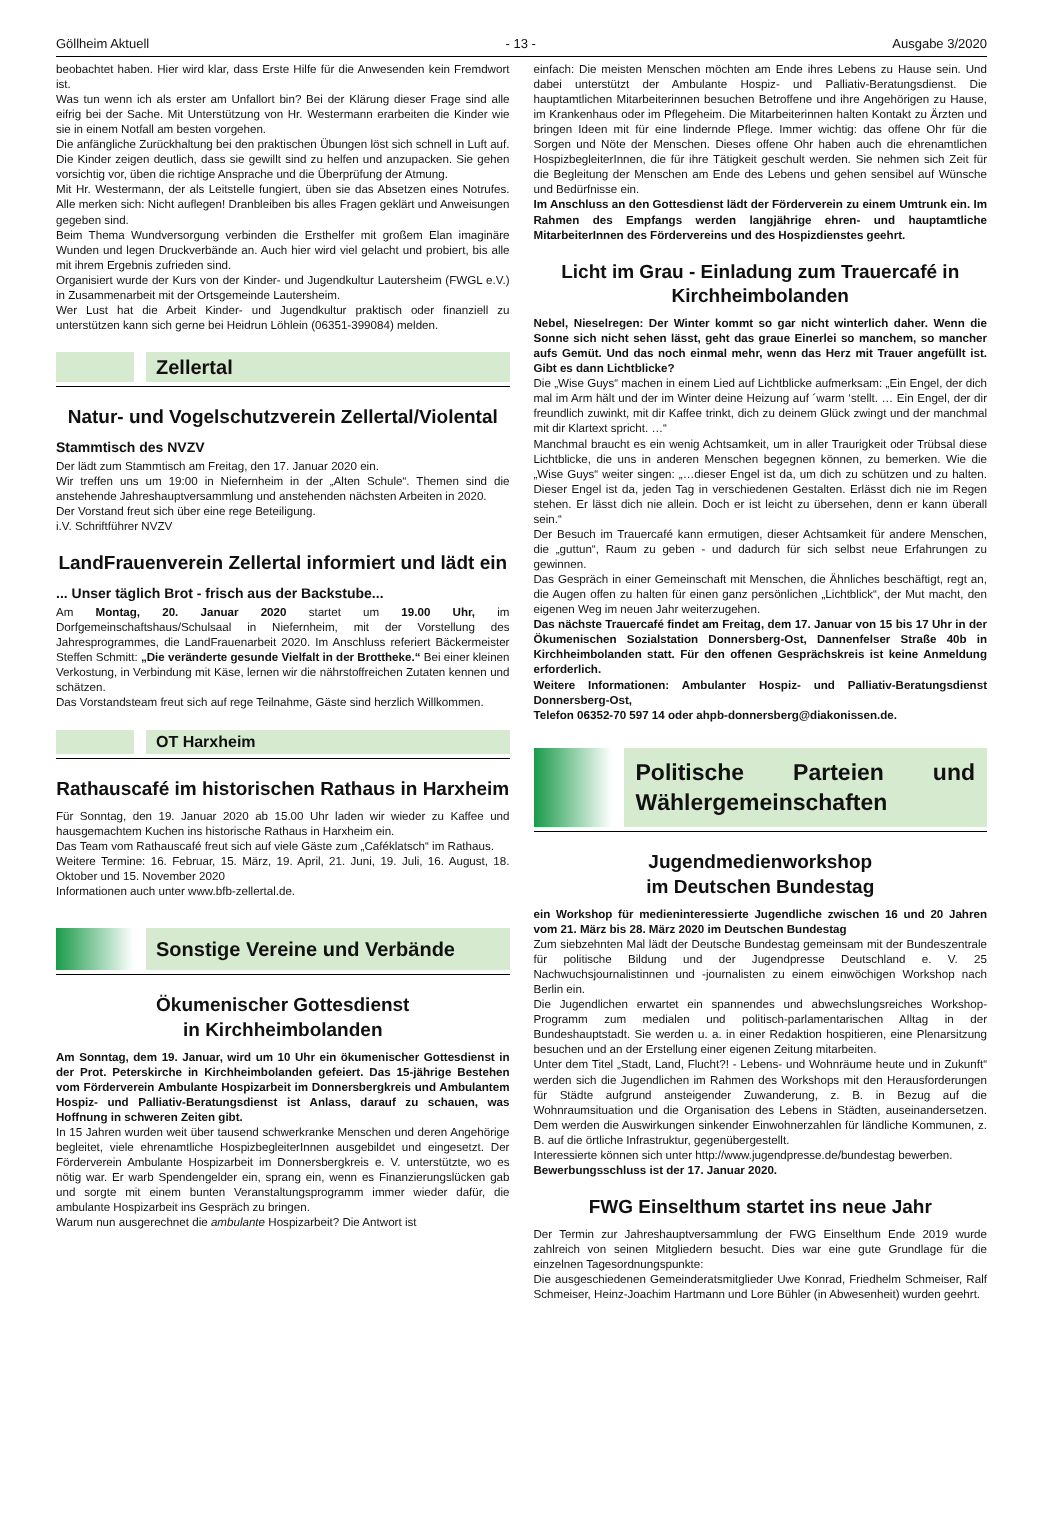Göllheim Aktuell - 13 - Ausgabe 3/2020
beobachtet haben. Hier wird klar, dass Erste Hilfe für die Anwesenden kein Fremdwort ist.
Was tun wenn ich als erster am Unfallort bin? Bei der Klärung dieser Frage sind alle eifrig bei der Sache. Mit Unterstützung von Hr. Westermann erarbeiten die Kinder wie sie in einem Notfall am besten vorgehen.
Die anfängliche Zurückhaltung bei den praktischen Übungen löst sich schnell in Luft auf. Die Kinder zeigen deutlich, dass sie gewillt sind zu helfen und anzupacken. Sie gehen vorsichtig vor, üben die richtige Ansprache und die Überprüfung der Atmung.
Mit Hr. Westermann, der als Leitstelle fungiert, üben sie das Absetzen eines Notrufes. Alle merken sich: Nicht auflegen! Dranbleiben bis alles Fragen geklärt und Anweisungen gegeben sind.
Beim Thema Wundversorgung verbinden die Ersthelfer mit großem Elan imaginäre Wunden und legen Druckverbände an. Auch hier wird viel gelacht und probiert, bis alle mit ihrem Ergebnis zufrieden sind.
Organisiert wurde der Kurs von der Kinder- und Jugendkultur Lautersheim (FWGL e.V.) in Zusammenarbeit mit der Ortsgemeinde Lautersheim.
Wer Lust hat die Arbeit Kinder- und Jugendkultur praktisch oder finanziell zu unterstützen kann sich gerne bei Heidrun Löhlein (06351-399084) melden.
Zellertal
Natur- und Vogelschutzverein Zellertal/Violental
Stammtisch des NVZV
Der lädt zum Stammtisch am Freitag, den 17. Januar 2020 ein.
Wir treffen uns um 19:00 in Niefernheim in der „Alten Schule“. Themen sind die anstehende Jahreshauptversammlung und anstehenden nächsten Arbeiten in 2020.
Der Vorstand freut sich über eine rege Beteiligung.
i.V. Schriftführer NVZV
LandFrauenverein Zellertal informiert und lädt ein
... Unser täglich Brot - frisch aus der Backstube...
Am Montag, 20. Januar 2020 startet um 19.00 Uhr, im Dorfgemeinschaftshaus/Schulsaal in Niefernheim, mit der Vorstellung des Jahresprogrammes, die LandFrauenarbeit 2020. Im Anschluss referiert Bäckermeister Steffen Schmitt: „Die veränderte gesunde Vielfalt in der Brottheke.“ Bei einer kleinen Verkostung, in Verbindung mit Käse, lernen wir die nährstoffreichen Zutaten kennen und schätzen.
Das Vorstandsteam freut sich auf rege Teilnahme, Gäste sind herzlich Willkommen.
OT Harxheim
Rathauscafé im historischen Rathaus in Harxheim
Für Sonntag, den 19. Januar 2020 ab 15.00 Uhr laden wir wieder zu Kaffee und hausgemachtem Kuchen ins historische Rathaus in Harxheim ein.
Das Team vom Rathauscafé freut sich auf viele Gäste zum „Caféklatsch“ im Rathaus.
Weitere Termine: 16. Februar, 15. März, 19. April, 21. Juni, 19. Juli, 16. August, 18. Oktober und 15. November 2020
Informationen auch unter www.bfb-zellertal.de.
Sonstige Vereine und Verbände
Ökumenischer Gottesdienst
in Kirchheimbolanden
Am Sonntag, dem 19. Januar, wird um 10 Uhr ein ökumenischer Gottesdienst in der Prot. Peterskirche in Kirchheimbolanden gefeiert. Das 15-jährige Bestehen vom Förderverein Ambulante Hospizarbeit im Donnersbergkreis und Ambulantem Hospiz- und Palliativ-Beratungsdienst ist Anlass, darauf zu schauen, was Hoffnung in schweren Zeiten gibt.
In 15 Jahren wurden weit über tausend schwerkranke Menschen und deren Angehörige begleitet, viele ehrenamtliche HospizbegleiterInnen ausgebildet und eingesetzt. Der Förderverein Ambulante Hospizarbeit im Donnersbergkreis e. V. unterstützte, wo es nötig war. Er warb Spendengelder ein, sprang ein, wenn es Finanzierungslücken gab und sorgte mit einem bunten Veranstaltungsprogramm immer wieder dafür, die ambulante Hospizarbeit ins Gespräch zu bringen.
Warum nun ausgerechnet die ambulante Hospizarbeit? Die Antwort ist
einfach: Die meisten Menschen möchten am Ende ihres Lebens zu Hause sein. Und dabei unterstützt der Ambulante Hospiz- und Palliativ-Beratungsdienst. Die hauptamtlichen Mitarbeiterinnen besuchen Betroffene und ihre Angehörigen zu Hause, im Krankenhaus oder im Pflegeheim. Die Mitarbeiterinnen halten Kontakt zu Ärzten und bringen Ideen mit für eine lindernde Pflege. Immer wichtig: das offene Ohr für die Sorgen und Nöte der Menschen. Dieses offene Ohr haben auch die ehrenamtlichen HospizbegleiterInnen, die für ihre Tätigkeit geschult werden. Sie nehmen sich Zeit für die Begleitung der Menschen am Ende des Lebens und gehen sensibel auf Wünsche und Bedürfnisse ein.
Im Anschluss an den Gottesdienst lädt der Förderverein zu einem Umtrunk ein. Im Rahmen des Empfangs werden langjährige ehren- und hauptamtliche MitarbeiterInnen des Fördervereins und des Hospizdienstes geehrt.
Licht im Grau - Einladung zum Trauercafé in Kirchheimbolanden
Nebel, Nieselregen: Der Winter kommt so gar nicht winterlich daher. Wenn die Sonne sich nicht sehen lässt, geht das graue Einerlei so manchem, so mancher aufs Gemüt. Und das noch einmal mehr, wenn das Herz mit Trauer angefüllt ist. Gibt es dann Lichtblicke?
Die „Wise Guys“ machen in einem Lied auf Lichtblicke aufmerksam: „Ein Engel, der dich mal im Arm hält und der im Winter deine Heizung auf ´warm ‘stellt. … Ein Engel, der dir freundlich zuwinkt, mit dir Kaffee trinkt, dich zu deinem Glück zwingt und der manchmal mit dir Klartext spricht. …“
Manchmal braucht es ein wenig Achtsamkeit, um in aller Traurigkeit oder Trübsal diese Lichtblicke, die uns in anderen Menschen begegnen können, zu bemerken. Wie die „Wise Guys“ weiter singen: „…dieser Engel ist da, um dich zu schützen und zu halten. Dieser Engel ist da, jeden Tag in verschiedenen Gestalten. Erlässt dich nie im Regen stehen. Er lässt dich nie allein. Doch er ist leicht zu übersehen, denn er kann überall sein.“
Der Besuch im Trauercafé kann ermutigen, dieser Achtsamkeit für andere Menschen, die „guttun“, Raum zu geben - und dadurch für sich selbst neue Erfahrungen zu gewinnen.
Das Gespräch in einer Gemeinschaft mit Menschen, die Ähnliches beschäftigt, regt an, die Augen offen zu halten für einen ganz persönlichen „Lichtblick“, der Mut macht, den eigenen Weg im neuen Jahr weiterzugehen.
Das nächste Trauercafé findet am Freitag, dem 17. Januar von 15 bis 17 Uhr in der Ökumenischen Sozialstation Donnersberg-Ost, Dannenfelser Straße 40b in Kirchheimbolanden statt. Für den offenen Gesprächskreis ist keine Anmeldung erforderlich.
Weitere Informationen: Ambulanter Hospiz- und Palliativ-Beratungsdienst Donnersberg-Ost,
Telefon 06352-70 597 14 oder ahpb-donnersberg@diakonissen.de.
Politische Parteien und Wählergemeinschaften
Jugendmedienworkshop
im Deutschen Bundestag
ein Workshop für medieninteressierte Jugendliche zwischen 16 und 20 Jahren vom 21. März bis 28. März 2020 im Deutschen Bundestag
Zum siebzehnten Mal lädt der Deutsche Bundestag gemeinsam mit der Bundeszentrale für politische Bildung und der Jugendpresse Deutschland e. V. 25 Nachwuchsjournalistinnen und -journalisten zu einem einwöchigen Workshop nach Berlin ein.
Die Jugendlichen erwartet ein spannendes und abwechslungsreiches Workshop-Programm zum medialen und politisch-parlamentarischen Alltag in der Bundeshauptstadt. Sie werden u. a. in einer Redaktion hospitieren, eine Plenarsitzung besuchen und an der Erstellung einer eigenen Zeitung mitarbeiten.
Unter dem Titel „Stadt, Land, Flucht?! - Lebens- und Wohnräume heute und in Zukunft“ werden sich die Jugendlichen im Rahmen des Workshops mit den Herausforderungen für Städte aufgrund ansteigender Zuwanderung, z. B. in Bezug auf die Wohnraumsituation und die Organisation des Lebens in Städten, auseinandersetzen. Dem werden die Auswirkungen sinkender Einwohnerzahlen für ländliche Kommunen, z. B. auf die örtliche Infrastruktur, gegenübergestellt.
Interessierte können sich unter http://www.jugendpresse.de/bundestag bewerben.
Bewerbungsschluss ist der 17. Januar 2020.
FWG Einselthum startet ins neue Jahr
Der Termin zur Jahreshauptversammlung der FWG Einselthum Ende 2019 wurde zahlreich von seinen Mitgliedern besucht. Dies war eine gute Grundlage für die einzelnen Tagesordnungspunkte:
Die ausgeschiedenen Gemeinderatsmitglieder Uwe Konrad, Friedhelm Schmeiser, Ralf Schmeiser, Heinz-Joachim Hartmann und Lore Bühler (in Abwesenheit) wurden geehrt.